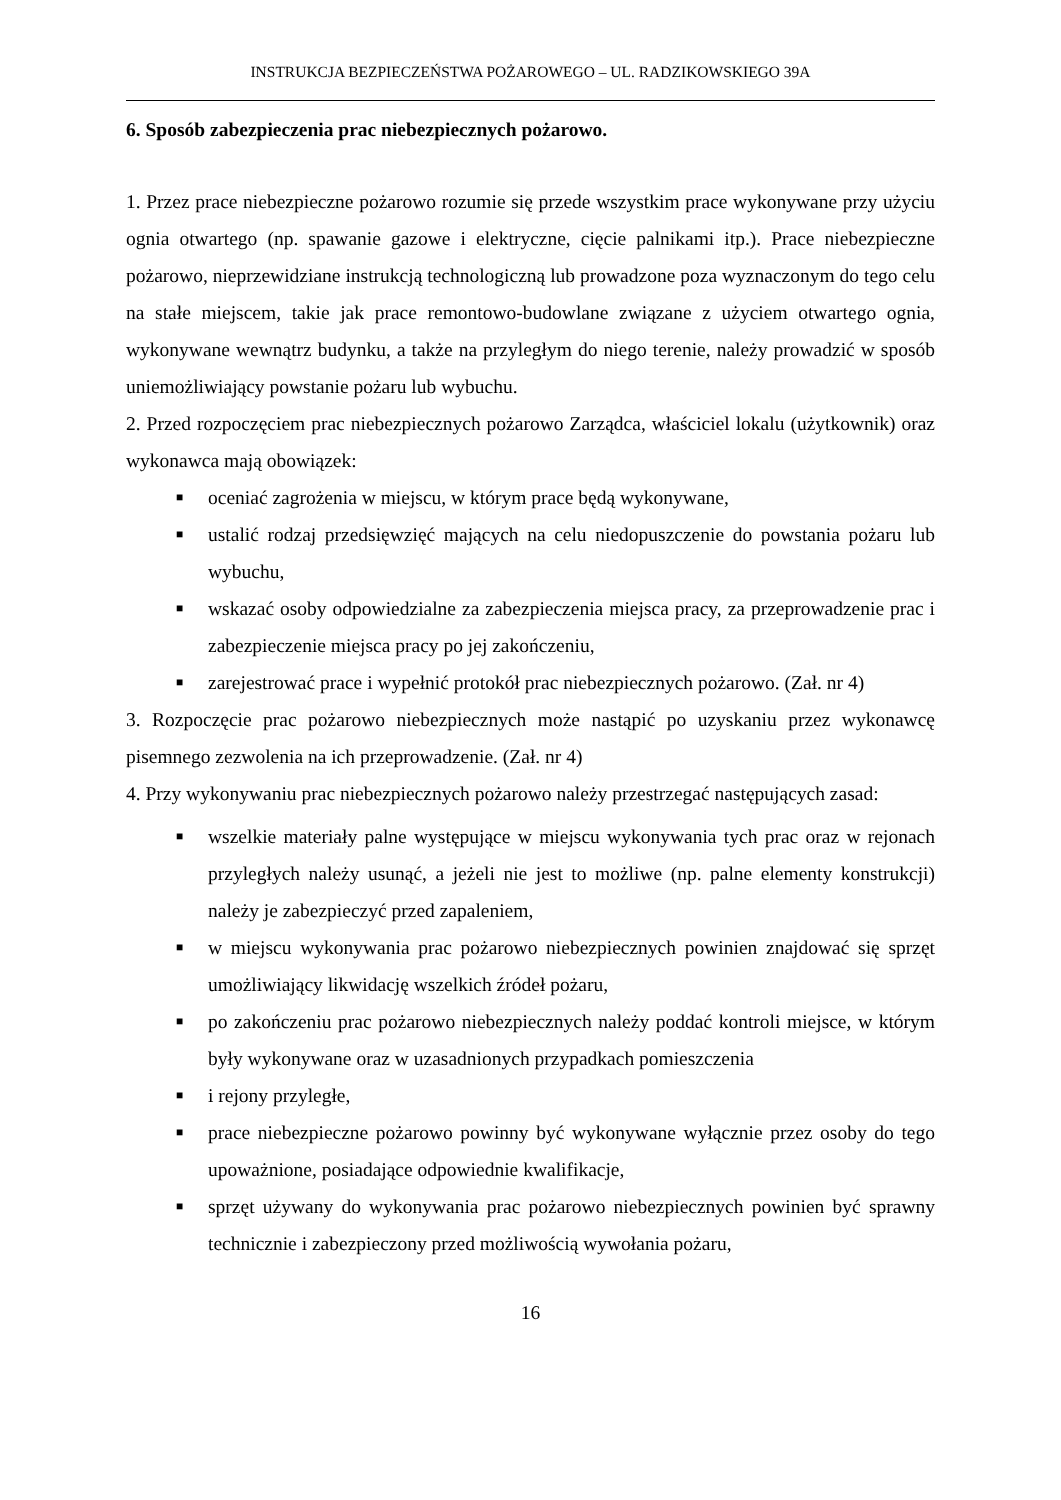INSTRUKCJA BEZPIECZEŃSTWA POŻAROWEGO – UL. RADZIKOWSKIEGO 39A
6. Sposób zabezpieczenia prac niebezpiecznych pożarowo.
1. Przez prace niebezpieczne pożarowo rozumie się przede wszystkim prace wykonywane przy użyciu ognia otwartego (np. spawanie gazowe i elektryczne, cięcie palnikami itp.). Prace niebezpieczne pożarowo, nieprzewidziane instrukcją technologiczną lub prowadzone poza wyznaczonym do tego celu na stałe miejscem, takie jak prace remontowo-budowlane związane z użyciem otwartego ognia, wykonywane wewnątrz budynku, a także na przyległym do niego terenie, należy prowadzić w sposób uniemożliwiający powstanie pożaru lub wybuchu.
2. Przed rozpoczęciem prac niebezpiecznych pożarowo Zarządca, właściciel lokalu (użytkownik) oraz wykonawca mają obowiązek:
■ oceniać zagrożenia w miejscu, w którym prace będą wykonywane,
■ ustalić rodzaj przedsięwzięć mających na celu niedopuszczenie do powstania pożaru lub wybuchu,
■ wskazać osoby odpowiedzialne za zabezpieczenia miejsca pracy, za przeprowadzenie prac i zabezpieczenie miejsca pracy po jej zakończeniu,
■ zarejestrować prace i wypełnić protokół prac niebezpiecznych pożarowo. (Zał. nr 4)
3. Rozpoczęcie prac pożarowo niebezpiecznych może nastąpić po uzyskaniu przez wykonawcę pisemnego zezwolenia na ich przeprowadzenie. (Zał. nr 4)
4. Przy wykonywaniu prac niebezpiecznych pożarowo należy przestrzegać następujących zasad:
■ wszelkie materiały palne występujące w miejscu wykonywania tych prac oraz w rejonach przyległych należy usunąć, a jeżeli nie jest to możliwe (np. palne elementy konstrukcji) należy je zabezpieczyć przed zapaleniem,
■ w miejscu wykonywania prac pożarowo niebezpiecznych powinien znajdować się sprzęt umożliwiający likwidację wszelkich źródeł pożaru,
■ po zakończeniu prac pożarowo niebezpiecznych należy poddać kontroli miejsce, w którym były wykonywane oraz w uzasadnionych przypadkach pomieszczenia
■ i rejony przyległe,
■ prace niebezpieczne pożarowo powinny być wykonywane wyłącznie przez osoby do tego upoważnione, posiadające odpowiednie kwalifikacje,
■ sprzęt używany do wykonywania prac pożarowo niebezpiecznych powinien być sprawny technicznie i zabezpieczony przed możliwością wywołania pożaru,
16